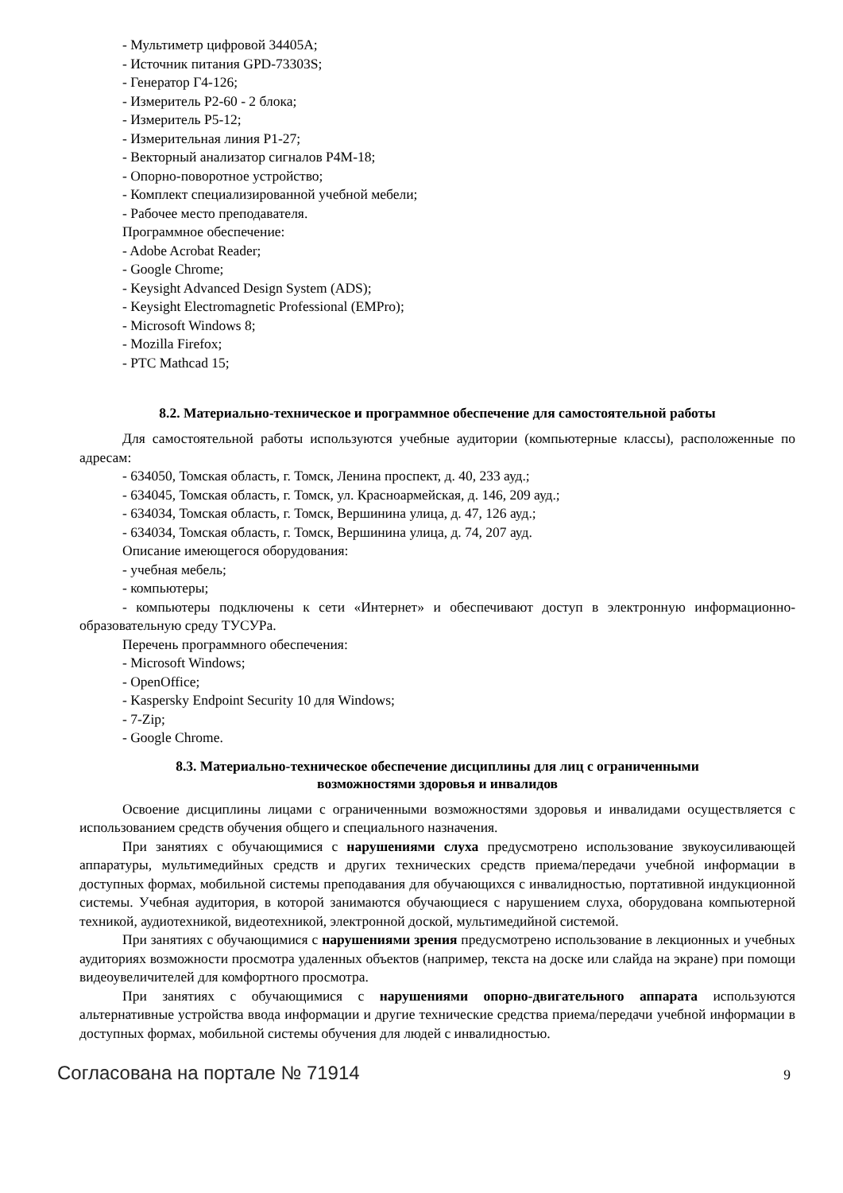- Мультиметр цифровой 34405A;
- Источник питания GPD-73303S;
- Генератор Г4-126;
- Измеритель Р2-60 - 2 блока;
- Измеритель Р5-12;
- Измерительная линия Р1-27;
- Векторный анализатор сигналов Р4М-18;
- Опорно-поворотное устройство;
- Комплект специализированной учебной мебели;
- Рабочее место преподавателя.
Программное обеспечение:
- Adobe Acrobat Reader;
- Google Chrome;
- Keysight Advanced Design System (ADS);
- Keysight Electromagnetic Professional (EMPro);
- Microsoft Windows 8;
- Mozilla Firefox;
- PTC Mathcad 15;
8.2. Материально-техническое и программное обеспечение для самостоятельной работы
Для самостоятельной работы используются учебные аудитории (компьютерные классы), расположенные по адресам:
- 634050, Томская область, г. Томск, Ленина проспект, д. 40, 233 ауд.;
- 634045, Томская область, г. Томск, ул. Красноармейская, д. 146, 209 ауд.;
- 634034, Томская область, г. Томск, Вершинина улица, д. 47, 126 ауд.;
- 634034, Томская область, г. Томск, Вершинина улица, д. 74, 207 ауд.
Описание имеющегося оборудования:
- учебная мебель;
- компьютеры;
- компьютеры подключены к сети «Интернет» и обеспечивают доступ в электронную информационно-образовательную среду ТУСУРа.
Перечень программного обеспечения:
- Microsoft Windows;
- OpenOffice;
- Kaspersky Endpoint Security 10 для Windows;
- 7-Zip;
- Google Chrome.
8.3. Материально-техническое обеспечение дисциплины для лиц с ограниченными
возможностями здоровья и инвалидов
Освоение дисциплины лицами с ограниченными возможностями здоровья и инвалидами осуществляется с использованием средств обучения общего и специального назначения.
При занятиях с обучающимися с нарушениями слуха предусмотрено использование звукоусиливающей аппаратуры, мультимедийных средств и других технических средств приема/передачи учебной информации в доступных формах, мобильной системы преподавания для обучающихся с инвалидностью, портативной индукционной системы. Учебная аудитория, в которой занимаются обучающиеся с нарушением слуха, оборудована компьютерной техникой, аудиотехникой, видеотехникой, электронной доской, мультимедийной системой.
При занятиях с обучающимися с нарушениями зрения предусмотрено использование в лекционных и учебных аудиториях возможности просмотра удаленных объектов (например, текста на доске или слайда на экране) при помощи видеоувеличителей для комфортного просмотра.
При занятиях с обучающимися с нарушениями опорно-двигательного аппарата используются альтернативные устройства ввода информации и другие технические средства приема/передачи учебной информации в доступных формах, мобильной системы обучения для людей с инвалидностью.
Согласована на портале № 71914 9